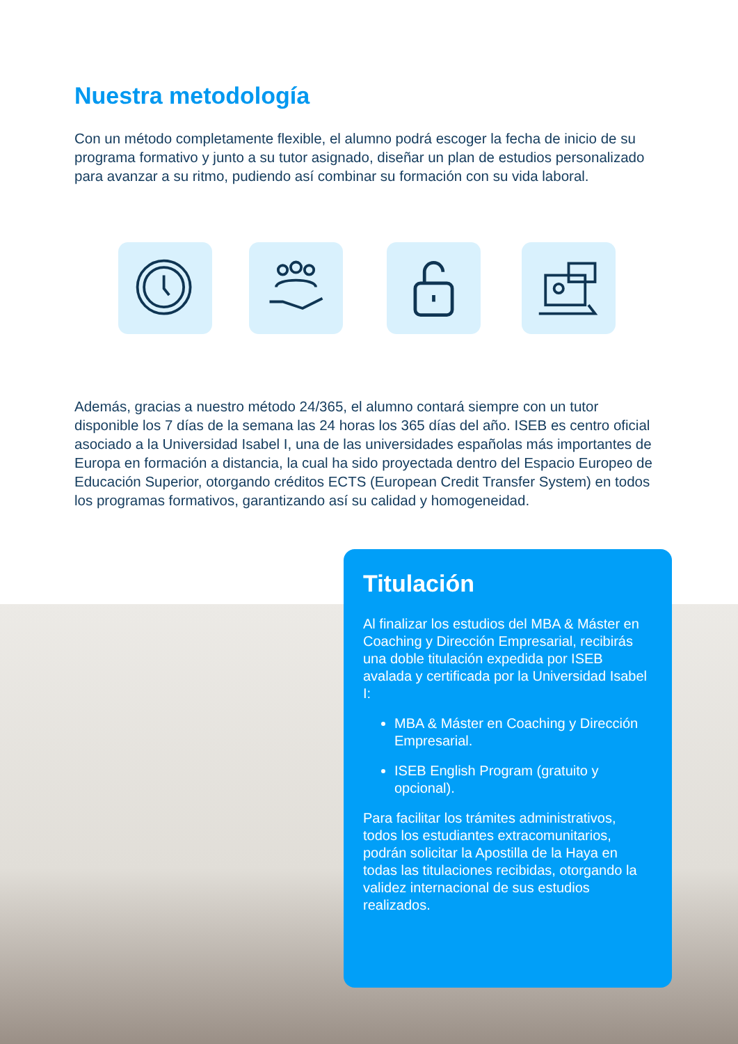Nuestra metodología
Con un método completamente flexible, el alumno podrá escoger la fecha de inicio de su programa formativo y junto a su tutor asignado, diseñar un plan de estudios personalizado para avanzar a su ritmo, pudiendo así combinar su formación con su vida laboral.
Además, gracias a nuestro método 24/365, el alumno contará siempre con un tutor disponible los 7 días de la semana las 24 horas los 365 días del año. ISEB es centro oficial asociado a la Universidad Isabel I, una de las universidades españolas más importantes de Europa en formación a distancia, la cual ha sido proyectada dentro del Espacio Europeo de Educación Superior, otorgando créditos ECTS (European Credit Transfer System) en todos los programas formativos, garantizando así su calidad y homogeneidad.
Titulación
Al finalizar los estudios del MBA & Máster en Coaching y Dirección Empresarial, recibirás una doble titulación expedida por ISEB avalada y certificada por la Universidad Isabel I:
MBA & Máster en Coaching y Dirección Empresarial.
ISEB English Program (gratuito y opcional).
Para facilitar los trámites administrativos, todos los estudiantes extracomunitarios, podrán solicitar la Apostilla de la Haya en todas las titulaciones recibidas, otorgando la validez internacional de sus estudios realizados.